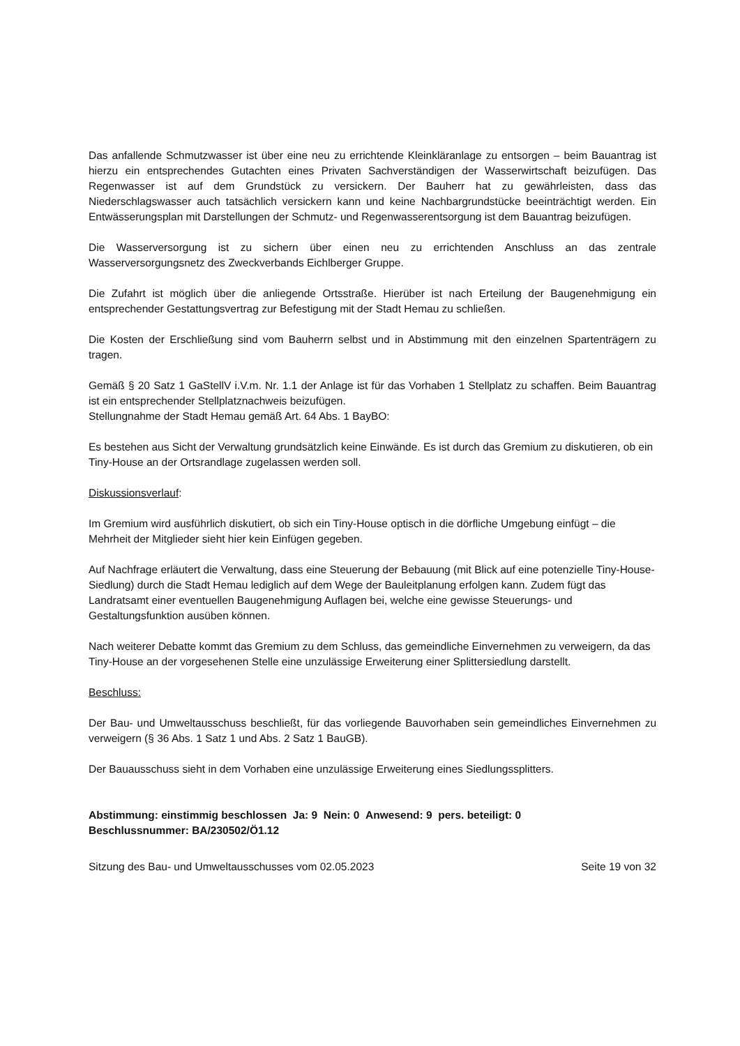Das anfallende Schmutzwasser ist über eine neu zu errichtende Kleinkläranlage zu entsorgen – beim Bauantrag ist hierzu ein entsprechendes Gutachten eines Privaten Sachverständigen der Wasserwirtschaft beizufügen. Das Regenwasser ist auf dem Grundstück zu versickern. Der Bauherr hat zu gewährleisten, dass das Niederschlagswasser auch tatsächlich versickern kann und keine Nachbargrundstücke beeinträchtigt werden. Ein Entwässerungsplan mit Darstellungen der Schmutz- und Regenwasserentsorgung ist dem Bauantrag beizufügen.
Die Wasserversorgung ist zu sichern über einen neu zu errichtenden Anschluss an das zentrale Wasserversorgungsnetz des Zweckverbands Eichlberger Gruppe.
Die Zufahrt ist möglich über die anliegende Ortsstraße. Hierüber ist nach Erteilung der Baugenehmigung ein entsprechender Gestattungsvertrag zur Befestigung mit der Stadt Hemau zu schließen.
Die Kosten der Erschließung sind vom Bauherrn selbst und in Abstimmung mit den einzelnen Spartenträgern zu tragen.
Gemäß § 20 Satz 1 GaStellV i.V.m. Nr. 1.1 der Anlage ist für das Vorhaben 1 Stellplatz zu schaffen. Beim Bauantrag ist ein entsprechender Stellplatznachweis beizufügen.
Stellungnahme der Stadt Hemau gemäß Art. 64 Abs. 1 BayBO:
Es bestehen aus Sicht der Verwaltung grundsätzlich keine Einwände. Es ist durch das Gremium zu diskutieren, ob ein Tiny-House an der Ortsrandlage zugelassen werden soll.
Diskussionsverlauf:
Im Gremium wird ausführlich diskutiert, ob sich ein Tiny-House optisch in die dörfliche Umgebung einfügt – die Mehrheit der Mitglieder sieht hier kein Einfügen gegeben.
Auf Nachfrage erläutert die Verwaltung, dass eine Steuerung der Bebauung (mit Blick auf eine potenzielle Tiny-House-Siedlung) durch die Stadt Hemau lediglich auf dem Wege der Bauleitplanung erfolgen kann. Zudem fügt das Landratsamt einer eventuellen Baugenehmigung Auflagen bei, welche eine gewisse Steuerungs- und Gestaltungsfunktion ausüben können.
Nach weiterer Debatte kommt das Gremium zu dem Schluss, das gemeindliche Einvernehmen zu verweigern, da das Tiny-House an der vorgesehenen Stelle eine unzulässige Erweiterung einer Splittersiedlung darstellt.
Beschluss:
Der Bau- und Umweltausschuss beschließt, für das vorliegende Bauvorhaben sein gemeindliches Einvernehmen zu verweigern (§ 36 Abs. 1 Satz 1 und Abs. 2 Satz 1 BauGB).
Der Bauausschuss sieht in dem Vorhaben eine unzulässige Erweiterung eines Siedlungssplitters.
Abstimmung: einstimmig beschlossen Ja: 9 Nein: 0 Anwesend: 9 pers. beteiligt: 0
Beschlussnummer: BA/230502/Ö1.12
Sitzung des Bau- und Umweltausschusses vom 02.05.2023 Seite 19 von 32